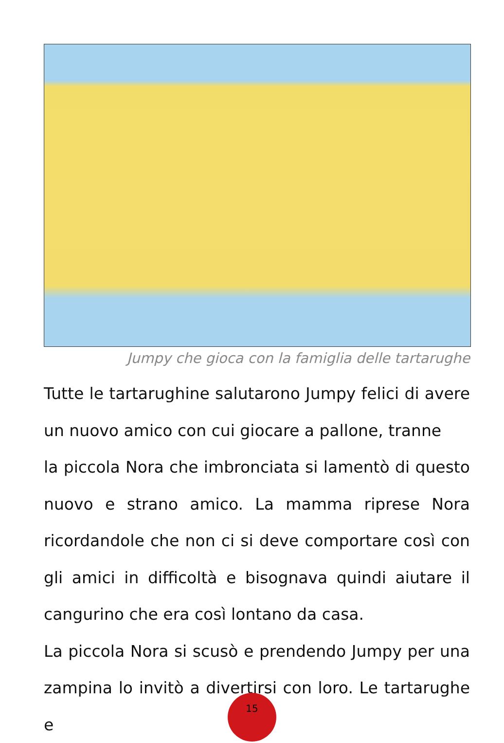Jumpy che gioca con la famiglia delle tartarughe
Tutte le tartarughine salutarono Jumpy felici di avere un nuovo amico con cui giocare a pallone, tranne
la piccola Nora che imbronciata si lamentò di questo nuovo e strano amico. La mamma riprese Nora ricordandole che non ci si deve comportare così con gli amici in difficoltà e bisognava quindi aiutare il cangurino che era così lontano da casa.
La piccola Nora si scusò e prendendo Jumpy per una zampina lo invitò a divertirsi con loro. Le tartarughe e
15